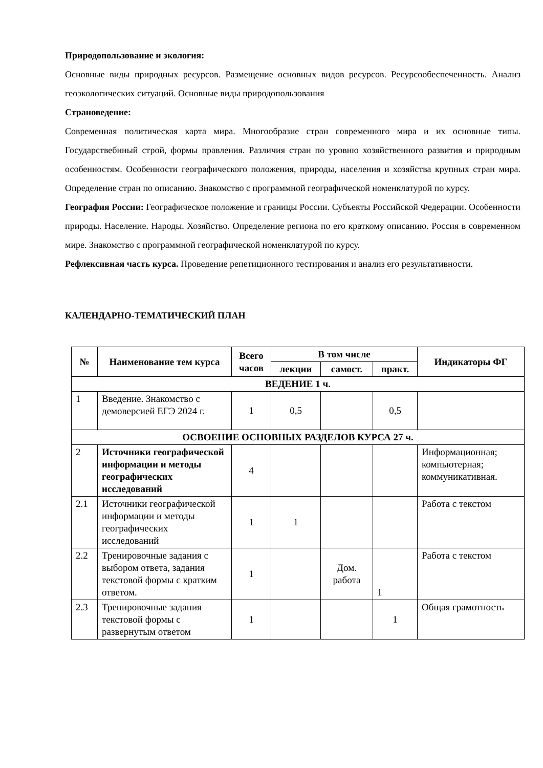Природопользование и экология:
Основные виды природных ресурсов. Размещение основных видов ресурсов. Ресурсообеспеченность. Анализ геоэкологических ситуаций. Основные виды природопользования
Страноведение:
Современная политическая карта мира. Многообразие стран современного мира и их основные типы. Государствебнный строй, формы правления. Различия стран по уровню хозяйственного развития и природным особенностям. Особенности географического положения, природы, населения и хозяйства крупных стран мира. Определение стран по описанию. Знакомство с программной географической номенклатурой по курсу.
География России: Географическое положение и границы России. Субъекты Российской Федерации. Особенности природы. Население. Народы. Хозяйство. Определение региона по его краткому описанию. Россия в современном мире. Знакомство с программной географической номенклатурой по курсу.
Рефлексивная часть курса. Проведение репетиционного тестирования и анализ его результативности.
КАЛЕНДАРНО-ТЕМАТИЧЕСКИЙ ПЛАН
| № | Наименование тем курса | Всего часов | В том числе | | | Индикаторы ФГ |
| --- | --- | --- | --- | --- | --- | --- |
| | | | лекции | самост. | практ. | |
| ВЕДЕНИЕ 1 ч. | | | | | | |
| 1 | Введение. Знакомство с демоверсией ЕГЭ 2024 г. | 1 | 0,5 | | 0,5 | |
| ОСВОЕНИЕ ОСНОВНЫХ РАЗДЕЛОВ КУРСА 27 ч. | | | | | | |
| 2 | Источники географической информации и методы географических исследований | 4 | | | | Информационная; компьютерная; коммуникативная. |
| 2.1 | Источники географической информации и методы географических исследований | 1 | 1 | | | Работа с текстом |
| 2.2 | Тренировочные задания с выбором ответа, задания текстовой формы с кратким ответом. | 1 | | Дом. работа | 1 | Работа с текстом |
| 2.3 | Тренировочные задания текстовой формы с развернутым ответом | 1 | | | 1 | Общая грамотность |